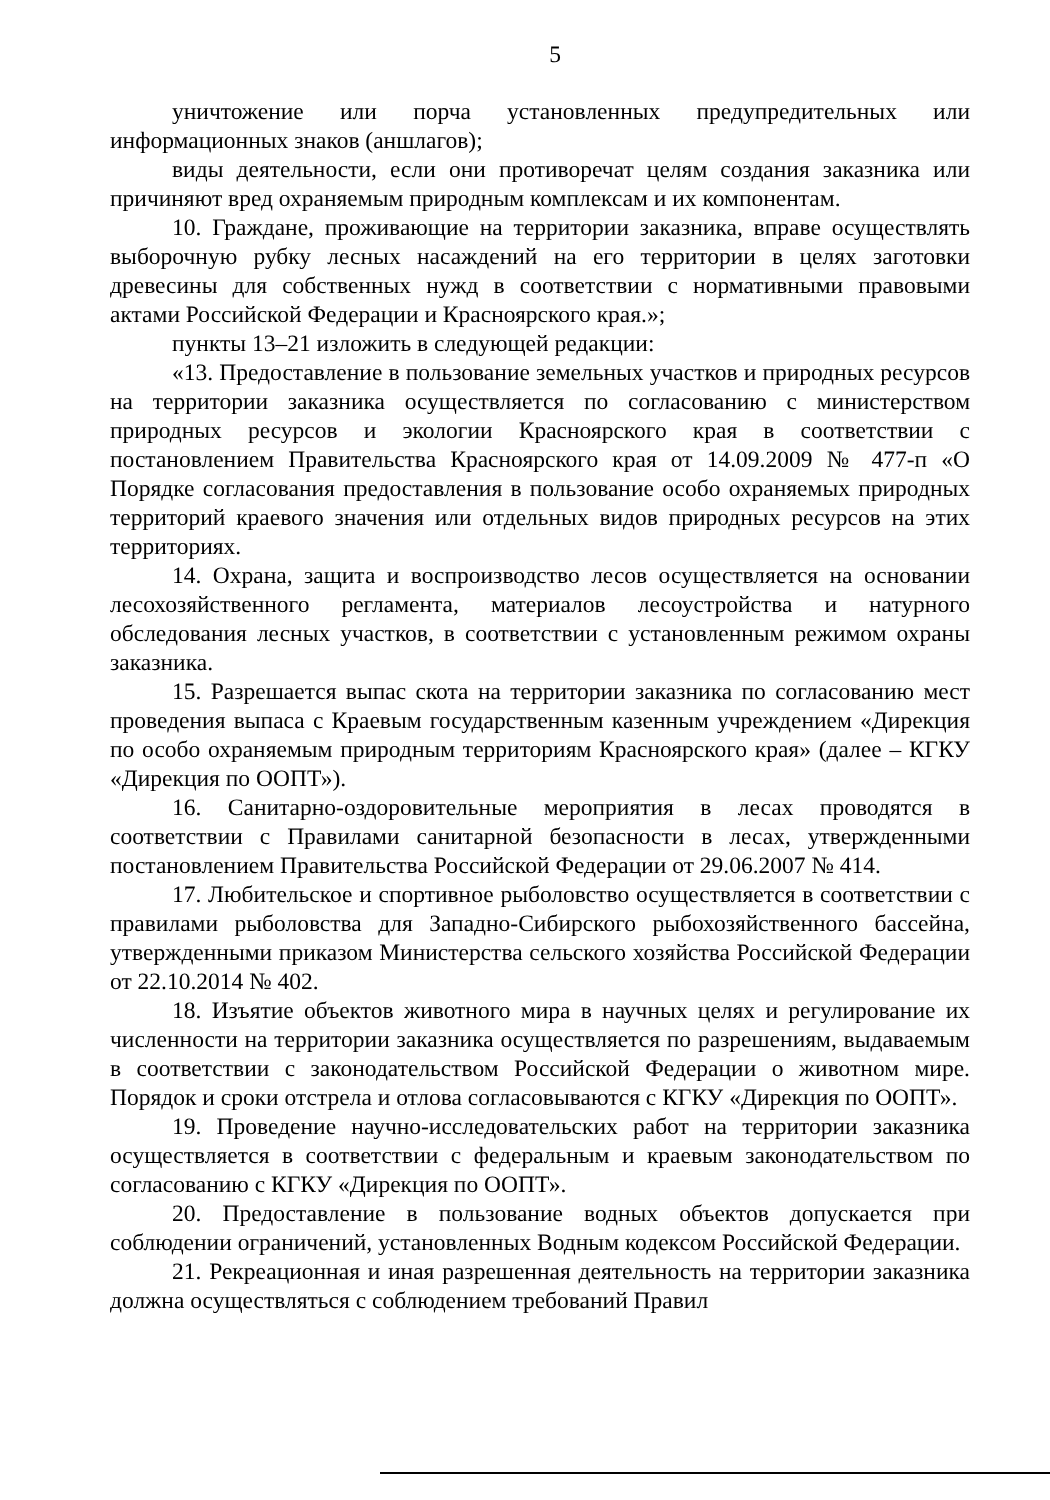5
уничтожение или порча установленных предупредительных или информационных знаков (аншлагов);
виды деятельности, если они противоречат целям создания заказника или причиняют вред охраняемым природным комплексам и их компонентам.
10. Граждане, проживающие на территории заказника, вправе осуществлять выборочную рубку лесных насаждений на его территории в целях заготовки древесины для собственных нужд в соответствии с нормативными правовыми актами Российской Федерации и Красноярского края.»;
пункты 13–21 изложить в следующей редакции:
«13. Предоставление в пользование земельных участков и природных ресурсов на территории заказника осуществляется по согласованию с министерством природных ресурсов и экологии Красноярского края в соответствии с постановлением Правительства Красноярского края от 14.09.2009 № 477-п «О Порядке согласования предоставления в пользование особо охраняемых природных территорий краевого значения или отдельных видов природных ресурсов на этих территориях.
14. Охрана, защита и воспроизводство лесов осуществляется на основании лесохозяйственного регламента, материалов лесоустройства и натурного обследования лесных участков, в соответствии с установленным режимом охраны заказника.
15. Разрешается выпас скота на территории заказника по согласованию мест проведения выпаса с Краевым государственным казенным учреждением «Дирекция по особо охраняемым природным территориям Красноярского края» (далее – КГКУ «Дирекция по ООПТ»).
16. Санитарно-оздоровительные мероприятия в лесах проводятся в соответствии с Правилами санитарной безопасности в лесах, утвержденными постановлением Правительства Российской Федерации от 29.06.2007 № 414.
17. Любительское и спортивное рыболовство осуществляется в соответствии с правилами рыболовства для Западно-Сибирского рыбохозяйственного бассейна, утвержденными приказом Министерства сельского хозяйства Российской Федерации от 22.10.2014 № 402.
18. Изъятие объектов животного мира в научных целях и регулирование их численности на территории заказника осуществляется по разрешениям, выдаваемым в соответствии с законодательством Российской Федерации о животном мире. Порядок и сроки отстрела и отлова согласовываются с КГКУ «Дирекция по ООПТ».
19. Проведение научно-исследовательских работ на территории заказника осуществляется в соответствии с федеральным и краевым законодательством по согласованию с КГКУ «Дирекция по ООПТ».
20. Предоставление в пользование водных объектов допускается при соблюдении ограничений, установленных Водным кодексом Российской Федерации.
21. Рекреационная и иная разрешенная деятельность на территории заказника должна осуществляться с соблюдением требований Правил